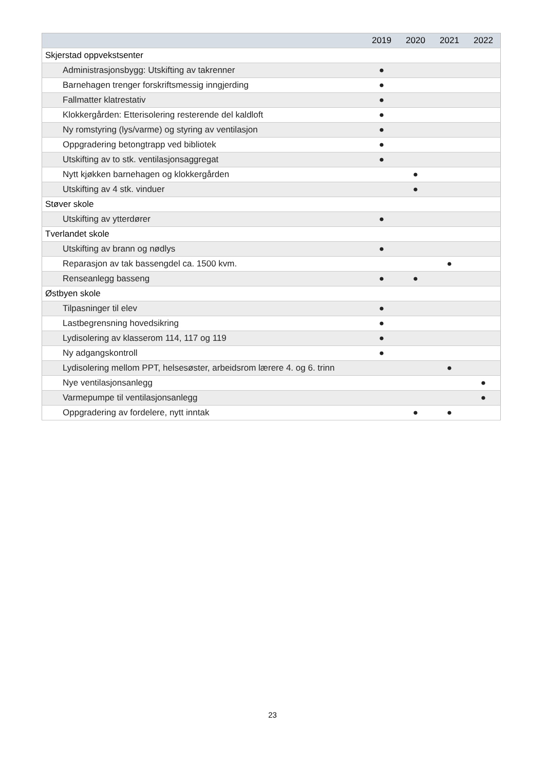| | 2019 | 2020 | 2021 | 2022 |
| --- | --- | --- | --- | --- |
| Skjerstad oppvekstsenter | | | | |
| Administrasjonsbygg: Utskifting av takrenner | ● | | | |
| Barnehagen trenger forskriftsmessig inngjerding | ● | | | |
| Fallmatter klatrestativ | ● | | | |
| Klokkergården: Etterisolering resterende del kaldloft | ● | | | |
| Ny romstyring (lys/varme) og styring av ventilasjon | ● | | | |
| Oppgradering betongtrapp ved bibliotek | ● | | | |
| Utskifting av to stk. ventilasjonsaggregat | ● | | | |
| Nytt kjøkken barnehagen og klokkergården | | ● | | |
| Utskifting av 4 stk. vinduer | | ● | | |
| Støver skole | | | | |
| Utskifting av ytterdører | ● | | | |
| Tverlandet skole | | | | |
| Utskifting av brann og nødlys | ● | | | |
| Reparasjon av tak bassengdel ca. 1500 kvm. | | | ● | |
| Renseanlegg basseng | ● | ● | | |
| Østbyen skole | | | | |
| Tilpasninger til elev | ● | | | |
| Lastbegrensning hovedsikring | ● | | | |
| Lydisolering av klasserom 114, 117 og 119 | ● | | | |
| Ny adgangskontroll | ● | | | |
| Lydisolering mellom PPT, helsesøster, arbeidsrom lærere 4. og 6. trinn | | | ● | |
| Nye ventilasjonsanlegg | | | | ● |
| Varmepumpe til ventilasjonsanlegg | | | | ● |
| Oppgradering av fordelere, nytt inntak | | ● | ● | |
23